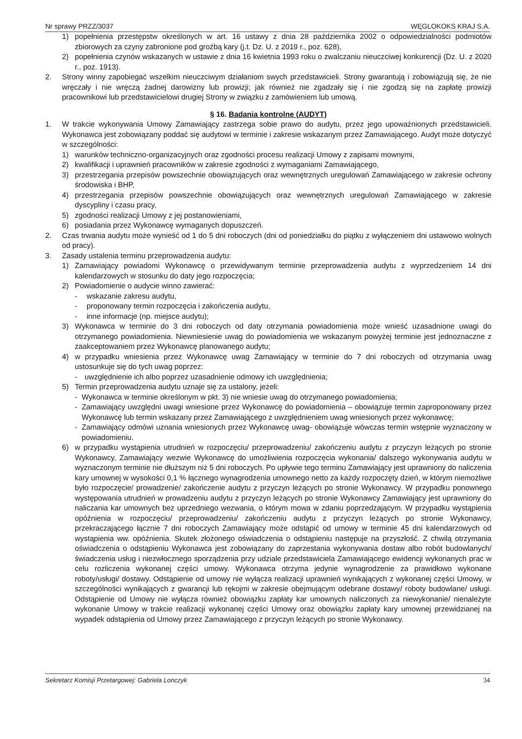Nr sprawy PRZZ/3037 WĘGLOKOKS KRAJ S.A.
1) popełnienia przestępstw określonych w art. 16 ustawy z dnia 28 października 2002 o odpowiedzialności podmiotów zbiorowych za czyny zabronione pod groźbą kary (j.t. Dz. U. z 2019 r., poz. 628),
2) popełnienia czynów wskazanych w ustawie z dnia 16 kwietnia 1993 roku o zwalczaniu nieuczciwej konkurencji (Dz. U. z 2020 r., poz. 1913).
2. Strony winny zapobiegać wszelkim nieuczciwym działaniom swych przedstawicieli. Strony gwarantują i zobowiązują się, że nie wręczały i nie wręczą żadnej darowizny lub prowizji; jak również nie zgadzały się i nie zgodzą się na zapłatę prowizji pracownikowi lub przedstawicielowi drugiej Strony w związku z zamówieniem lub umową.
§ 16. Badania kontrolne (AUDYT)
1. W trakcie wykonywania Umowy Zamawiający zastrzega sobie prawo do audytu, przez jego upoważnionych przedstawicieli. Wykonawca jest zobowiązany poddać się audytowi w terminie i zakresie wskazanym przez Zamawiającego. Audyt może dotyczyć w szczególności:
1) warunków techniczno-organizacyjnych oraz zgodności procesu realizacji Umowy z zapisami mownymi,
2) kwalifikacji i uprawnień pracowników w zakresie zgodności z wymaganiami Zamawiającego,
3) przestrzegania przepisów powszechnie obowiązujących oraz wewnętrznych uregulowań Zamawiającego w zakresie ochrony środowiska i BHP,
4) przestrzegania przepisów powszechnie obowiązujących oraz wewnętrznych uregulowań Zamawiającego w zakresie dyscypliny i czasu pracy,
5) zgodności realizacji Umowy z jej postanowieniami,
6) posiadania przez Wykonawcę wymaganych dopuszczeń.
2. Czas trwania audytu może wynieść od 1 do 5 dni roboczych (dni od poniedziałku do piątku z wyłączeniem dni ustawowo wolnych od pracy).
3. Zasady ustalenia terminu przeprowadzenia audytu:
1) Zamawiający powiadomi Wykonawcę o przewidywanym terminie przeprowadzenia audytu z wyprzedzeniem 14 dni kalendarzowych w stosunku do daty jego rozpoczęcia;
2) Powiadomienie o audycie winno zawierać:
- wskazanie zakresu audytu,
- proponowany termin rozpoczęcia i zakończenia audytu,
- inne informacje (np. miejsce audytu);
3) Wykonawca w terminie do 3 dni roboczych od daty otrzymania powiadomienia może wnieść uzasadnione uwagi do otrzymanego powiadomienia. Niewniesienie uwag do powiadomienia we wskazanym powyżej terminie jest jednoznaczne z zaakceptowaniem przez Wykonawcę planowanego audytu;
4) w przypadku wniesienia przez Wykonawcę uwag Zamawiający w terminie do 7 dni roboczych od otrzymania uwag ustosunkuje się do tych uwag poprzez:
- uwzględnienie ich albo poprzez uzasadnienie odmowy ich uwzględnienia;
5) Termin przeprowadzenia audytu uznaje się za ustalony, jeżeli:
- Wykonawca w terminie określonym w pkt. 3) nie wniesie uwag do otrzymanego powiadomienia;
- Zamawiający uwzględni uwagi wniesione przez Wykonawcę do powiadomienia – obowiązuje termin zaproponowany przez Wykonawcę lub termin wskazany przez Zamawiającego z uwzględnieniem uwag wniesionych przez wykonawcę;
- Zamawiający odmówi uznania wniesionych przez Wykonawcę uwag- obowiązuje wówczas termin wstępnie wyznaczony w powiadomieniu.
6) w przypadku wystąpienia utrudnień w rozpoczęciu/ przeprowadzeniu/ zakończeniu audytu z przyczyn leżących po stronie Wykonawcy, Zamawiający wezwie Wykonawcę do umożliwienia rozpoczęcia wykonania/ dalszego wykonywania audytu w wyznaczonym terminie nie dłuższym niż 5 dni roboczych. Po upływie tego terminu Zamawiający jest uprawniony do naliczenia kary umownej w wysokości 0,1 % łącznego wynagrodzenia umownego netto za każdy rozpoczęty dzień, w którym niemożliwe było rozpoczęcie/ prowadzenie/ zakończenie audytu z przyczyn leżących po stronie Wykonawcy. W przypadku ponownego występowania utrudnień w prowadzeniu audytu z przyczyn leżących po stronie Wykonawcy Zamawiający jest uprawniony do naliczania kar umownych bez uprzedniego wezwania, o którym mowa w zdaniu poprzedzającym. W przypadku wystąpienia opóźnienia w rozpoczęciu/ przeprowadzeniu/ zakończeniu audytu z przyczyn leżących po stronie Wykonawcy, przekraczającego łącznie 7 dni roboczych Zamawiający może odstąpić od umowy w terminie 45 dni kalendarzowych od wystąpienia ww. opóźnienia. Skutek złożonego oświadczenia o odstąpieniu następuje na przyszłość. Z chwilą otrzymania oświadczenia o odstąpieniu Wykonawca jest zobowiązany do zaprzestania wykonywania dostaw albo robót budowlanych/ świadczenia usług i niezwłocznego sporządzenia przy udziale przedstawiciela Zamawiającego ewidencji wykonanych prac w celu rozliczenia wykonanej części umowy. Wykonawca otrzyma jedynie wynagrodzenie za prawidłowo wykonane roboty/usługi/ dostawy. Odstąpienie od umowy nie wyłącza realizacji uprawnień wynikających z wykonanej części Umowy, w szczególności wynikających z gwarancji lub rękojmi w zakresie obejmującym odebrane dostawy/ roboty budowlane/ usługi. Odstąpienie od Umowy nie wyłącza również obowiązku zapłaty kar umownych naliczonych za niewykonanie/ nienależyte wykonanie Umowy w trakcie realizacji wykonanej części Umowy oraz obowiązku zapłaty kary umownej przewidzianej na wypadek odstąpienia od Umowy przez Zamawiającego z przyczyn leżących po stronie Wykonawcy.
Sekretarz Komisji Przetargowej: Gabriela Lonczyk 34